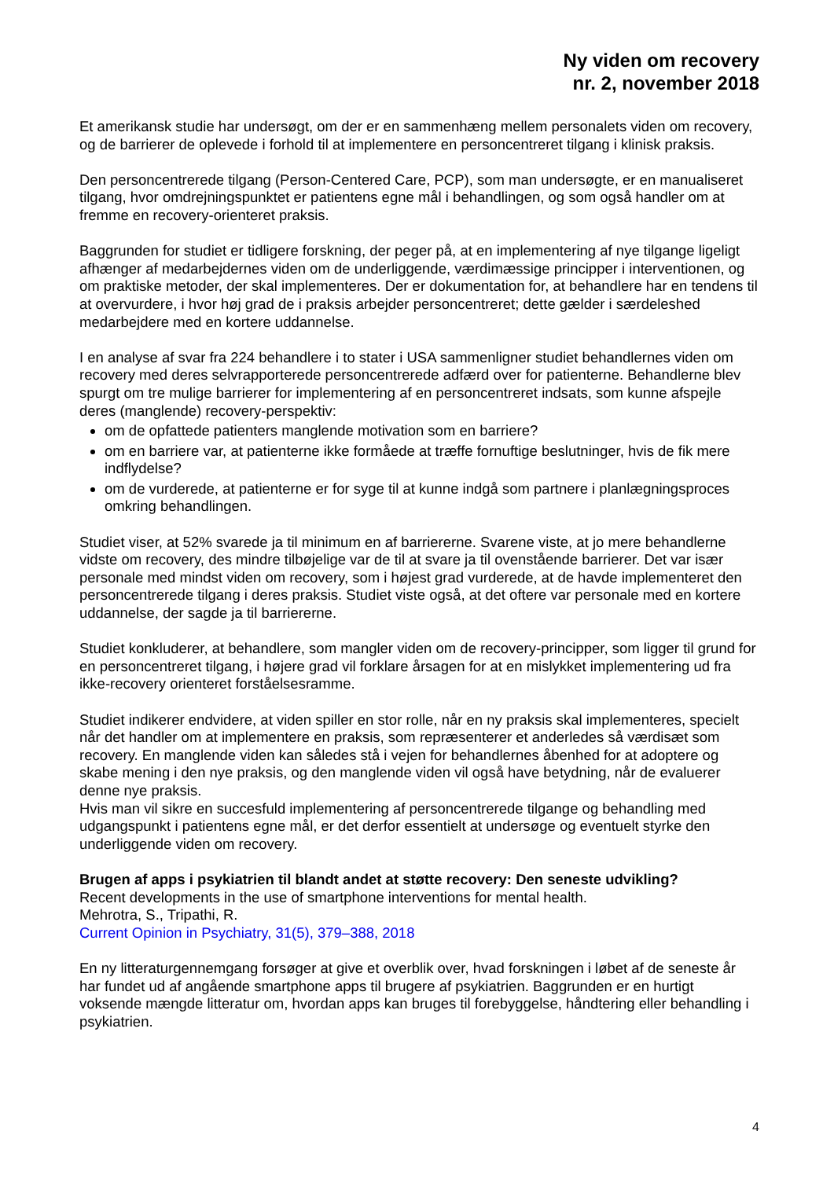Ny viden om recovery
nr. 2, november 2018
Et amerikansk studie har undersøgt, om der er en sammenhæng mellem personalets viden om recovery, og de barrierer de oplevede i forhold til at implementere en personcentreret tilgang i klinisk praksis.
Den personcentrerede tilgang (Person-Centered Care, PCP), som man undersøgte, er en manualiseret tilgang, hvor omdrejningspunktet er patientens egne mål i behandlingen, og som også handler om at fremme en recovery-orienteret praksis.
Baggrunden for studiet er tidligere forskning, der peger på, at en implementering af nye tilgange ligeligt afhænger af medarbejdernes viden om de underliggende, værdimæssige principper i interventionen, og om praktiske metoder, der skal implementeres. Der er dokumentation for, at behandlere har en tendens til at overvurdere, i hvor høj grad de i praksis arbejder personcentreret; dette gælder i særdeleshed medarbejdere med en kortere uddannelse.
I en analyse af svar fra 224 behandlere i to stater i USA sammenligner studiet behandlernes viden om recovery med deres selvrapporterede personcentrerede adfærd over for patienterne. Behandlerne blev spurgt om tre mulige barrierer for implementering af en personcentreret indsats, som kunne afspejle deres (manglende) recovery-perspektiv:
om de opfattede patienters manglende motivation som en barriere?
om en barriere var, at patienterne ikke formåede at træffe fornuftige beslutninger, hvis de fik mere indflydelse?
om de vurderede, at patienterne er for syge til at kunne indgå som partnere i planlægningsproces omkring behandlingen.
Studiet viser, at 52% svarede ja til minimum en af barriererne. Svarene viste, at jo mere behandlerne vidste om recovery, des mindre tilbøjelige var de til at svare ja til ovenstående barrierer. Det var især personale med mindst viden om recovery, som i højest grad vurderede, at de havde implementeret den personcentrerede tilgang i deres praksis. Studiet viste også, at det oftere var personale med en kortere uddannelse, der sagde ja til barriererne.
Studiet konkluderer, at behandlere, som mangler viden om de recovery-principper, som ligger til grund for en personcentreret tilgang, i højere grad vil forklare årsagen for at en mislykket implementering ud fra ikke-recovery orienteret forståelsesramme.
Studiet indikerer endvidere, at viden spiller en stor rolle, når en ny praksis skal implementeres, specielt når det handler om at implementere en praksis, som repræsenterer et anderledes så værdisæt som recovery. En manglende viden kan således stå i vejen for behandlernes åbenhed for at adoptere og skabe mening i den nye praksis, og den manglende viden vil også have betydning, når de evaluerer denne nye praksis.
Hvis man vil sikre en succesfuld implementering af personcentrerede tilgange og behandling med udgangspunkt i patientens egne mål, er det derfor essentielt at undersøge og eventuelt styrke den underliggende viden om recovery.
Brugen af apps i psykiatrien til blandt andet at støtte recovery: Den seneste udvikling?
Recent developments in the use of smartphone interventions for mental health.
Mehrotra, S., Tripathi, R.
Current Opinion in Psychiatry, 31(5), 379–388, 2018
En ny litteraturgennemgang forsøger at give et overblik over, hvad forskningen i løbet af de seneste år har fundet ud af angående smartphone apps til brugere af psykiatrien. Baggrunden er en hurtigt voksende mængde litteratur om, hvordan apps kan bruges til forebyggelse, håndtering eller behandling i psykiatrien.
4